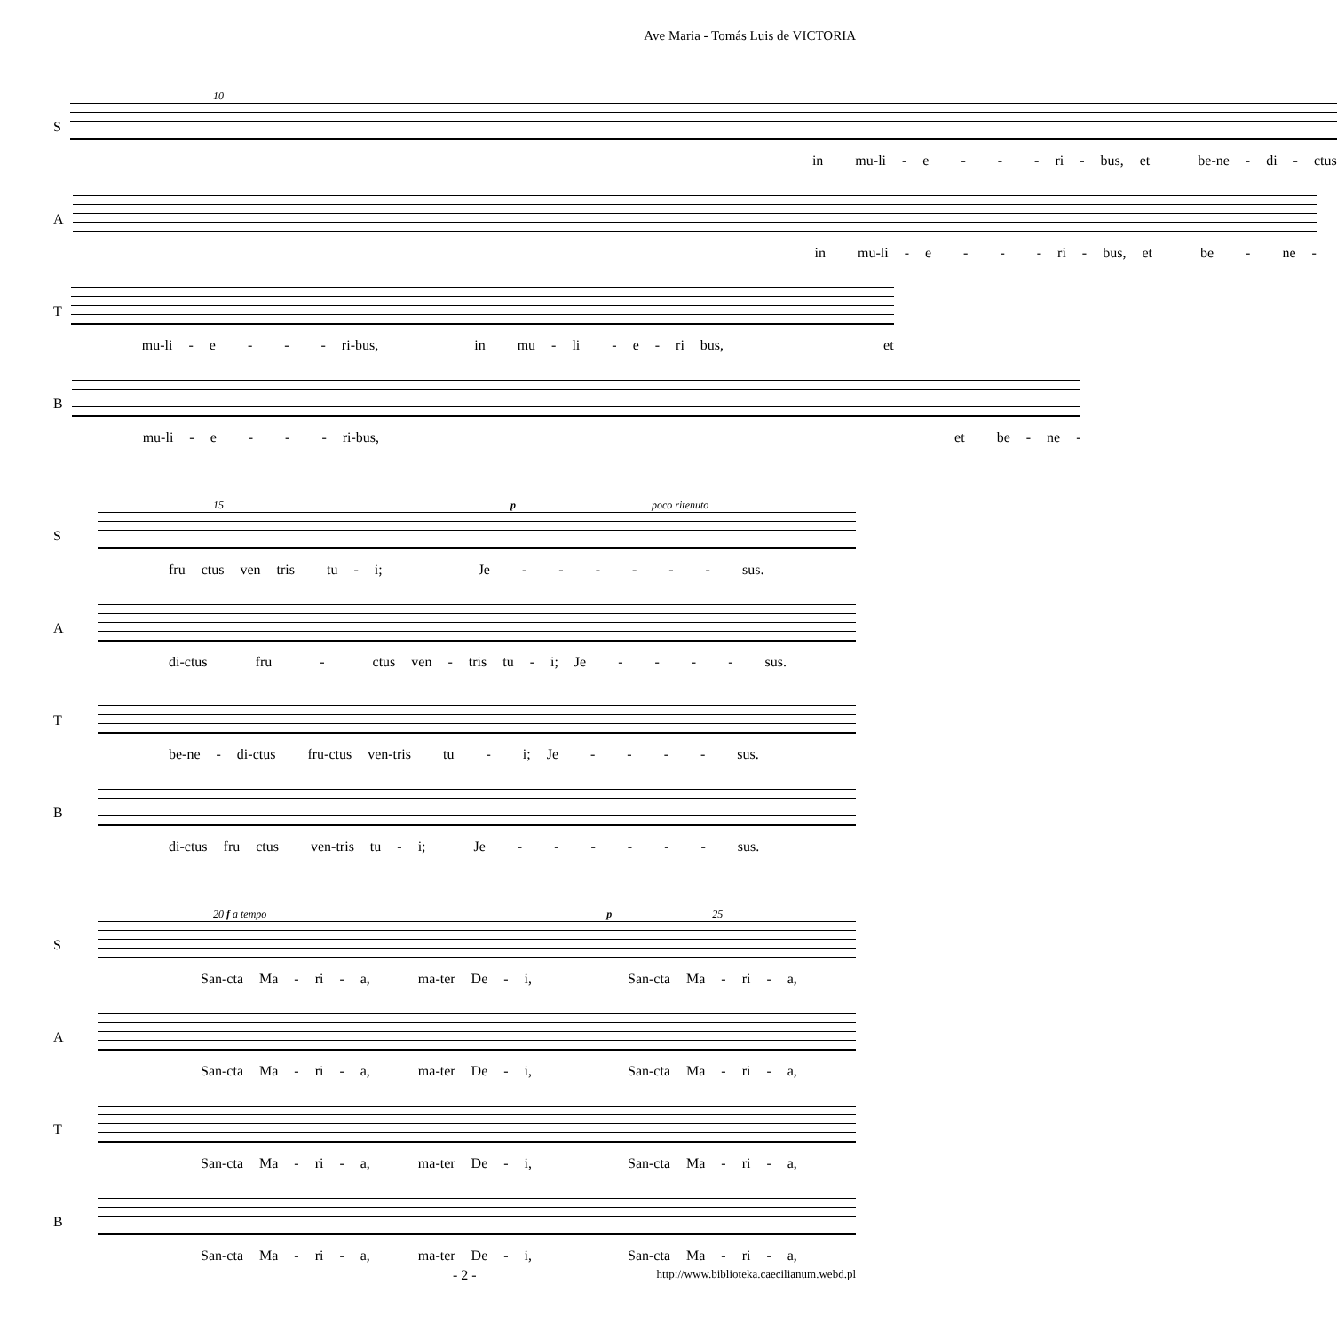Ave Maria - Tomás Luis de VICTORIA
10
S
in mu-li - e - - - ri - bus, et be-ne - di - ctus
A
in mu-li - e - - - ri - bus, et be - ne -
T
mu-li - e - - - ri-bus, in mu - li - e - ri bus, et
B
mu-li - e - - - ri-bus, et be - ne -
15 p poco ritenuto
S
fru ctus ven tris tu - i; Je - - - - - - sus.
A
di-ctus fru - ctus ven - tris tu - i; Je - - - - sus.
T
be-ne - di-ctus fru-ctus ven-tris tu - i; Je - - - - sus.
B
di-ctus fru ctus ven-tris tu - i; Je - - - - - - sus.
20 f a tempo p 25
S
San-cta Ma - ri - a, ma-ter De - i, San-cta Ma - ri - a,
A
San-cta Ma - ri - a, ma-ter De - i, San-cta Ma - ri - a,
T
San-cta Ma - ri - a, ma-ter De - i, San-cta Ma - ri - a,
B
San-cta Ma - ri - a, ma-ter De - i, San-cta Ma - ri - a,
- 2 - http://www.biblioteka.caecilianum.webd.pl